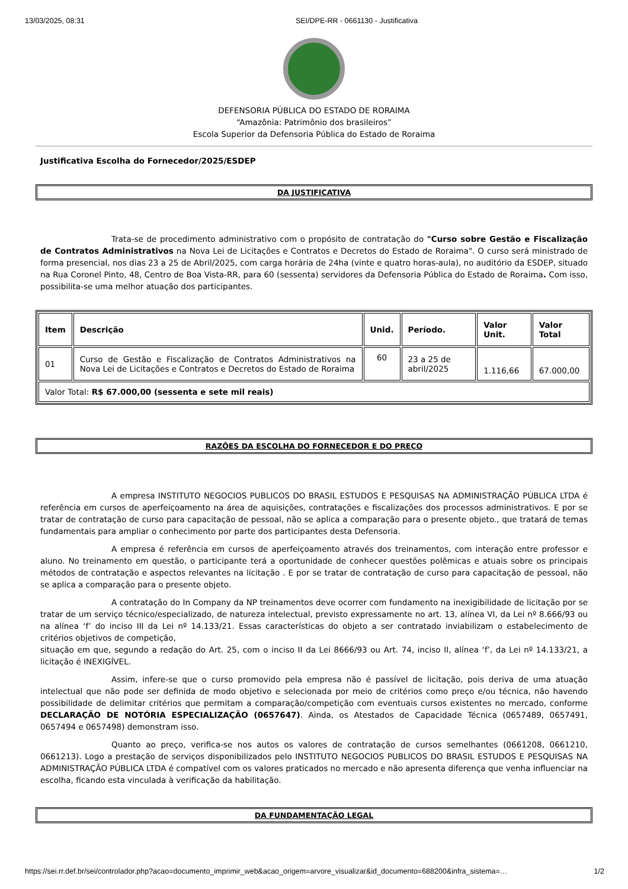13/03/2025, 08:31 SEI/DPE-RR - 0661130 - Justificativa
DEFENSORIA PÚBLICA DO ESTADO DE RORAIMA
“Amazônia: Patrimônio dos brasileiros”
Escola Superior da Defensoria Pública do Estado de Roraima
Justificativa Escolha do Fornecedor/2025/ESDEP
DA JUSTIFICATIVA
Trata-se de procedimento administrativo com o propósito de contratação do "Curso sobre Gestão e Fiscalização de Contratos Administrativos na Nova Lei de Licitações e Contratos e Decretos do Estado de Roraima". O curso será ministrado de forma presencial, nos dias 23 a 25 de Abril/2025, com carga horária de 24ha (vinte e quatro horas-aula), no auditório da ESDEP, situado na Rua Coronel Pinto, 48, Centro de Boa Vista-RR, para 60 (sessenta) servidores da Defensoria Pública do Estado de Roraima. Com isso, possibilita-se uma melhor atuação dos participantes.
| Item | Descrição | Unid. | Período. | Valor Unit. | Valor Total |
| --- | --- | --- | --- | --- | --- |
| 01 | Curso de Gestão e Fiscalização de Contratos Administrativos na Nova Lei de Licitações e Contratos e Decretos do Estado de Roraima | 60 | 23 a 25 de abril/2025 | 1.116,66 | 67.000,00 |
| Valor Total: R$ 67.000,00 (sessenta e sete mil reais) | | | | | |
RAZÕES DA ESCOLHA DO FORNECEDOR E DO PREÇO
A empresa INSTITUTO NEGOCIOS PUBLICOS DO BRASIL ESTUDOS E PESQUISAS NA ADMINISTRAÇÃO PÚBLICA LTDA é referência em cursos de aperfeiçoamento na área de aquisições, contratações e fiscalizações dos processos administrativos. E por se tratar de contratação de curso para capacitação de pessoal, não se aplica a comparação para o presente objeto., que tratará de temas fundamentais para ampliar o conhecimento por parte dos participantes desta Defensoria.
A empresa é referência em cursos de aperfeiçoamento através dos treinamentos, com interação entre professor e aluno. No treinamento em questão, o participante terá a oportunidade de conhecer questões polêmicas e atuais sobre os principais métodos de contratação e aspectos relevantes na licitação . E por se tratar de contratação de curso para capacitação de pessoal, não se aplica a comparação para o presente objeto.
A contratação do In Company da NP treinamentos deve ocorrer com fundamento na inexigibilidade de licitação por se tratar de um serviço técnico/especializado, de natureza intelectual, previsto expressamente no art. 13, alínea VI, da Lei nº 8.666/93 ou na alínea ‘f’ do inciso III da Lei nº 14.133/21. Essas características do objeto a ser contratado inviabilizam o estabelecimento de critérios objetivos de competição,
situação em que, segundo a redação do Art. 25, com o inciso II da Lei 8666/93 ou Art. 74, inciso II, alínea ‘f’, da Lei nº 14.133/21, a licitação é INEXIGÍVEL.
Assim, infere-se que o curso promovido pela empresa não é passível de licitação, pois deriva de uma atuação intelectual que não pode ser definida de modo objetivo e selecionada por meio de critérios como preço e/ou técnica, não havendo possibilidade de delimitar critérios que permitam a comparação/competição com eventuais cursos existentes no mercado, conforme DECLARAÇÃO DE NOTÓRIA ESPECIALIZAÇÃO (0657647). Ainda, os Atestados de Capacidade Técnica (0657489, 0657491, 0657494 e 0657498) demonstram isso.
Quanto ao preço, verifica-se nos autos os valores de contratação de cursos semelhantes (0661208, 0661210, 0661213). Logo a prestação de serviços disponibilizados pelo INSTITUTO NEGOCIOS PUBLICOS DO BRASIL ESTUDOS E PESQUISAS NA ADMINISTRAÇÃO PÚBLICA LTDA é compatível com os valores praticados no mercado e não apresenta diferença que venha influenciar na escolha, ficando esta vinculada à verificação da habilitação.
DA FUNDAMENTAÇÃO LEGAL
https://sei.rr.def.br/sei/controlador.php?acao=documento_imprimir_web&acao_origem=arvore_visualizar&id_documento=688200&infra_sistema=… 1/2